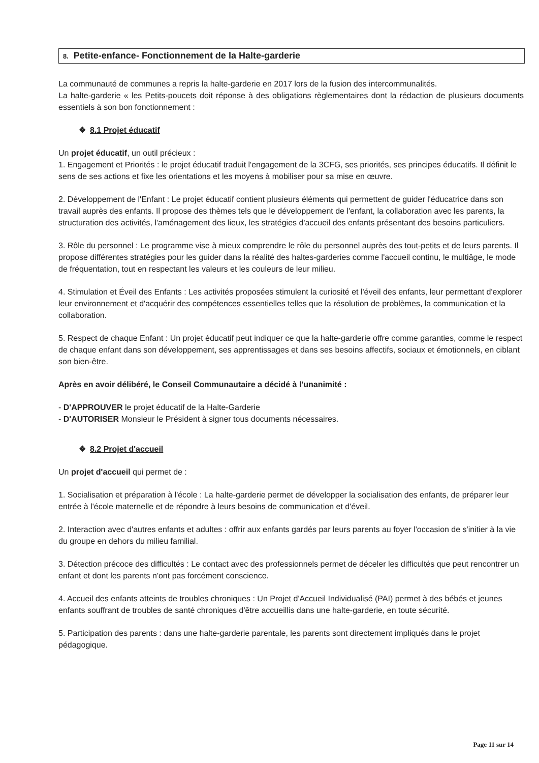8. Petite-enfance- Fonctionnement de la Halte-garderie
La communauté de communes a repris la halte-garderie en 2017 lors de la fusion des intercommunalités.
La halte-garderie « les Petits-poucets doit réponse à des obligations règlementaires dont la rédaction de plusieurs documents essentiels à son bon fonctionnement :
❖ 8.1 Projet éducatif
Un projet éducatif, un outil précieux :
1. Engagement et Priorités : le projet éducatif traduit l'engagement de la 3CFG, ses priorités, ses principes éducatifs. Il définit le sens de ses actions et fixe les orientations et les moyens à mobiliser pour sa mise en œuvre.
2. Développement de l'Enfant : Le projet éducatif contient plusieurs éléments qui permettent de guider l'éducatrice dans son travail auprès des enfants. Il propose des thèmes tels que le développement de l'enfant, la collaboration avec les parents, la structuration des activités, l'aménagement des lieux, les stratégies d'accueil des enfants présentant des besoins particuliers.
3. Rôle du personnel : Le programme vise à mieux comprendre le rôle du personnel auprès des tout-petits et de leurs parents. Il propose différentes stratégies pour les guider dans la réalité des haltes-garderies comme l'accueil continu, le multiâge, le mode de fréquentation, tout en respectant les valeurs et les couleurs de leur milieu.
4. Stimulation et Éveil des Enfants : Les activités proposées stimulent la curiosité et l'éveil des enfants, leur permettant d'explorer leur environnement et d'acquérir des compétences essentielles telles que la résolution de problèmes, la communication et la collaboration.
5. Respect de chaque Enfant : Un projet éducatif peut indiquer ce que la halte-garderie offre comme garanties, comme le respect de chaque enfant dans son développement, ses apprentissages et dans ses besoins affectifs, sociaux et émotionnels, en ciblant son bien-être.
Après en avoir délibéré, le Conseil Communautaire a décidé à l'unanimité :
- D'APPROUVER le projet éducatif de la Halte-Garderie
- D'AUTORISER Monsieur le Président à signer tous documents nécessaires.
❖ 8.2 Projet d'accueil
Un projet d'accueil qui permet de :
1. Socialisation et préparation à l'école : La halte-garderie permet de développer la socialisation des enfants, de préparer leur entrée à l'école maternelle et de répondre à leurs besoins de communication et d'éveil.
2. Interaction avec d'autres enfants et adultes : offrir aux enfants gardés par leurs parents au foyer l'occasion de s'initier à la vie du groupe en dehors du milieu familial.
3. Détection précoce des difficultés : Le contact avec des professionnels permet de déceler les difficultés que peut rencontrer un enfant et dont les parents n'ont pas forcément conscience.
4. Accueil des enfants atteints de troubles chroniques : Un Projet d'Accueil Individualisé (PAI) permet à des bébés et jeunes enfants souffrant de troubles de santé chroniques d'être accueillis dans une halte-garderie, en toute sécurité.
5. Participation des parents : dans une halte-garderie parentale, les parents sont directement impliqués dans le projet pédagogique.
Page 11 sur 14